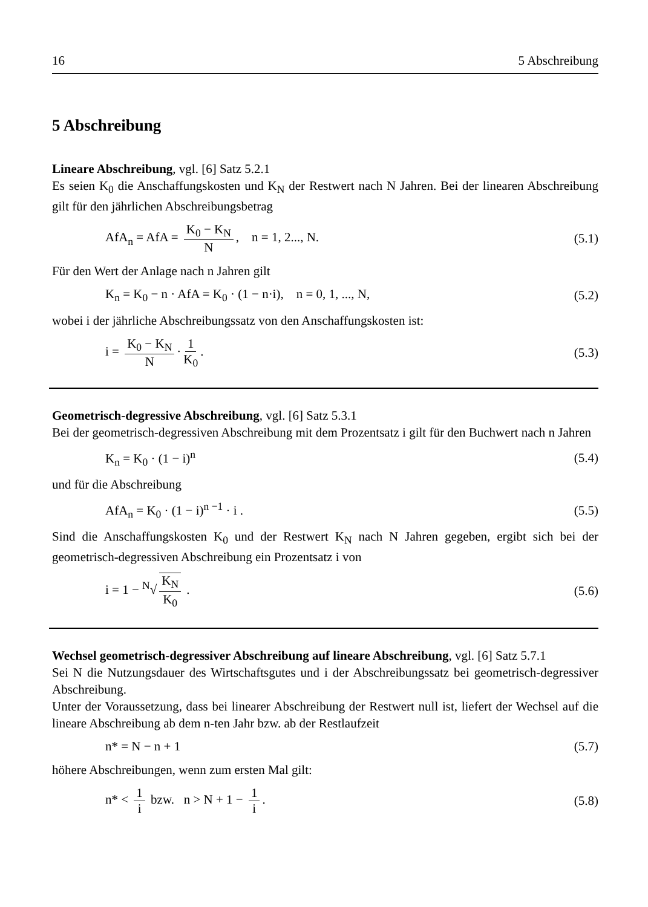16 5 Abschreibung
5 Abschreibung
Lineare Abschreibung, vgl. [6] Satz 5.2.1
Es seien K<sub>0</sub> die Anschaffungskosten und K<sub>N</sub> der Restwert nach N Jahren. Bei der linearen Abschreibung gilt für den jährlichen Abschreibungsbetrag
AfA<sub>n</sub> = AfA = K<sub>0</sub> − K<sub>N</sub> N, n = 1, 2..., N. (5.1)
Für den Wert der Anlage nach n Jahren gilt
K<sub>n</sub> = K<sub>0</sub> − n · AfA = K<sub>0</sub> · (1 − n·i), n = 0, 1, ..., N, (5.2)
wobei i der jährliche Abschreibungssatz von den Anschaffungskosten ist:
i = K<sub>0</sub> − K<sub>N</sub> N · 1 K<sub>0</sub>. (5.3)
Geometrisch-degressive Abschreibung, vgl. [6] Satz 5.3.1
Bei der geometrisch-degressiven Abschreibung mit dem Prozentsatz i gilt für den Buchwert nach n Jahren
K<sub>n</sub> = K<sub>0</sub> · (1 − i)<sup>n</sup> (5.4)
und für die Abschreibung
AfA<sub>n</sub> = K<sub>0</sub> · (1 − i)<sup>n −1</sup> · i . (5.5)
Sind die Anschaffungskosten K<sub>0</sub> und der Restwert K<sub>N</sub> nach N Jahren gegeben, ergibt sich bei der geometrisch-degressiven Abschreibung ein Prozentsatz i von
i = 1 − <sup>N</sup>√ K<sub>N</sub> K<sub>0</sub> . (5.6)
Wechsel geometrisch-degressiver Abschreibung auf lineare Abschreibung, vgl. [6] Satz 5.7.1
Sei N die Nutzungsdauer des Wirtschaftsgutes und i der Abschreibungssatz bei geometrisch-degressiver Abschreibung.
Unter der Voraussetzung, dass bei linearer Abschreibung der Restwert null ist, liefert der Wechsel auf die lineare Abschreibung ab dem n-ten Jahr bzw. ab der Restlaufzeit
n* = N − n + 1 (5.7)
höhere Abschreibungen, wenn zum ersten Mal gilt:
n* < 1 i bzw. n > N + 1 − 1 i. (5.8)